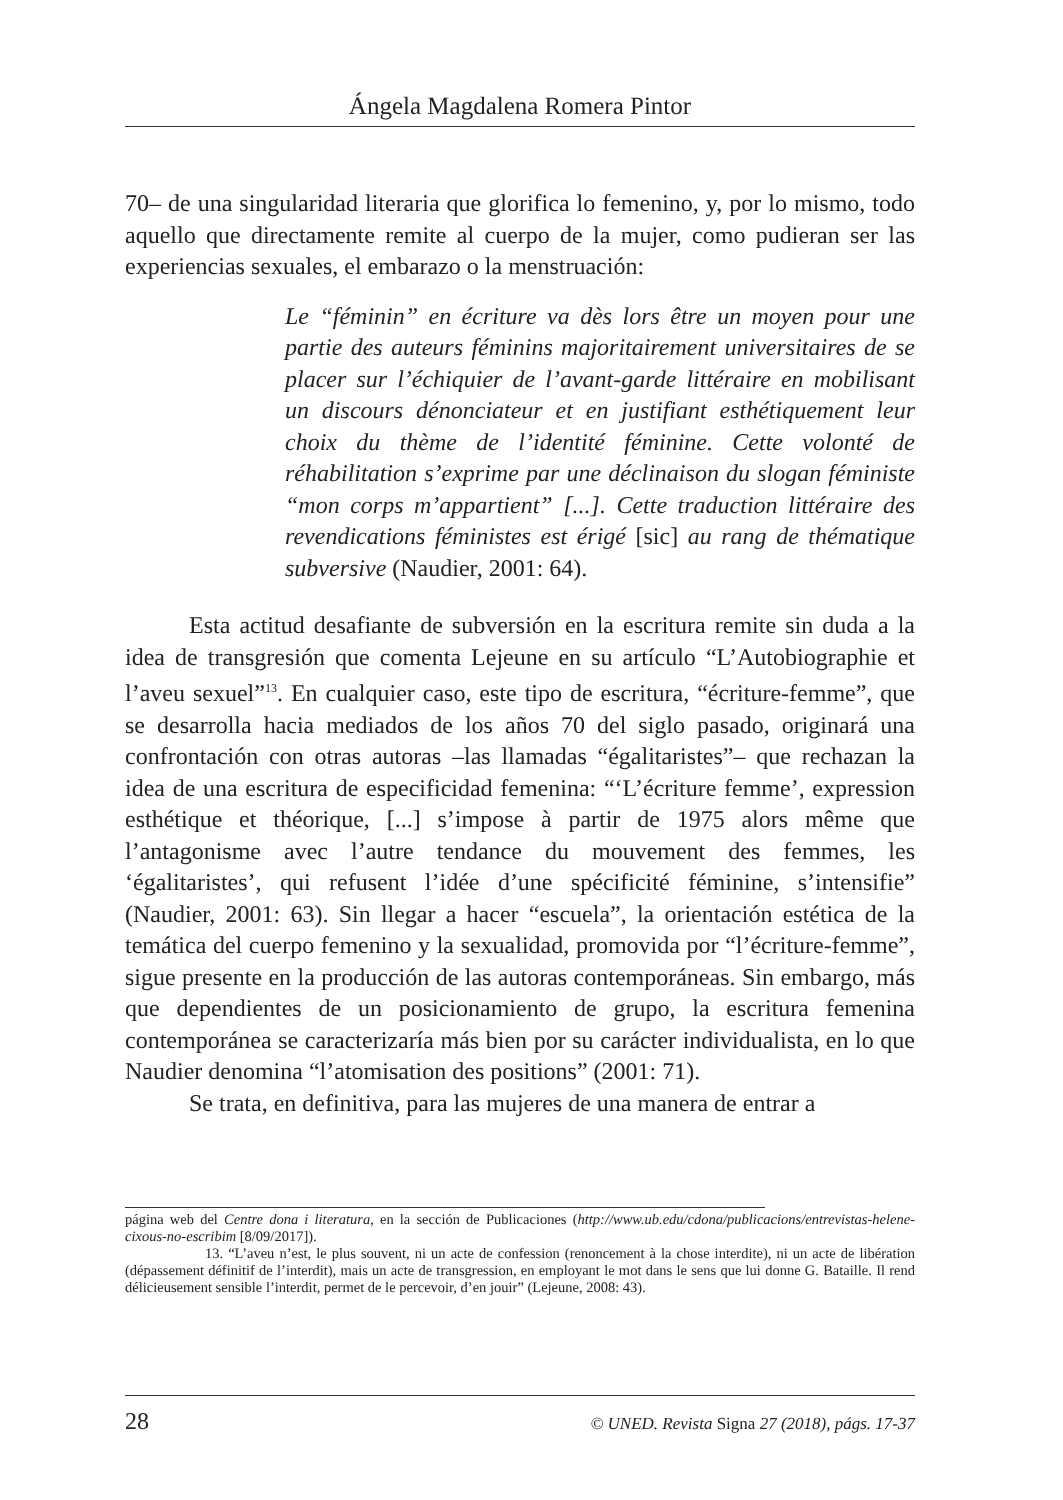Ángela Magdalena Romera Pintor
70– de una singularidad literaria que glorifica lo femenino, y, por lo mismo, todo aquello que directamente remite al cuerpo de la mujer, como pudieran ser las experiencias sexuales, el embarazo o la menstruación:
Le “féminin” en écriture va dès lors être un moyen pour une partie des auteurs féminins majoritairement universitaires de se placer sur l’échiquier de l’avant-garde littéraire en mobilisant un discours dénonciateur et en justifiant esthétiquement leur choix du thème de l’identité féminine. Cette volonté de réhabilitation s’exprime par une déclinaison du slogan féministe “mon corps m’appartient” [...]. Cette traduction littéraire des revendications féministes est érigé [sic] au rang de thématique subversive (Naudier, 2001: 64).
Esta actitud desafiante de subversión en la escritura remite sin duda a la idea de transgresión que comenta Lejeune en su artículo “L’Autobiographie et l’aveu sexuel”<sup>13</sup>. En cualquier caso, este tipo de escritura, “écriture-femme”, que se desarrolla hacia mediados de los años 70 del siglo pasado, originará una confrontación con otras autoras –las llamadas “égalitaristes”– que rechazan la idea de una escritura de especificidad femenina: “‘L’écriture femme’, expression esthétique et théorique, [...] s’impose à partir de 1975 alors même que l’antagonisme avec l’autre tendance du mouvement des femmes, les ‘égalitaristes’, qui refusent l’idée d’une spécificité féminine, s’intensifie” (Naudier, 2001: 63). Sin llegar a hacer “escuela”, la orientación estética de la temática del cuerpo femenino y la sexualidad, promovida por “l’écriture-femme”, sigue presente en la producción de las autoras contemporáneas. Sin embargo, más que dependientes de un posicionamiento de grupo, la escritura femenina contemporánea se caracterizaría más bien por su carácter individualista, en lo que Naudier denomina “l’atomisation des positions” (2001: 71).
Se trata, en definitiva, para las mujeres de una manera de entrar a
página web del Centre dona i literatura, en la sección de Publicaciones (http://www.ub.edu/cdona/publicacions/entrevistas-helene-cixous-no-escribim [8/09/2017]).
13. “L’aveu n’est, le plus souvent, ni un acte de confession (renoncement à la chose interdite), ni un acte de libération (dépassement définitif de l’interdit), mais un acte de transgression, en employant le mot dans le sens que lui donne G. Bataille. Il rend délicieusement sensible l’interdit, permet de le percevoir, d’en jouir” (Lejeune, 2008: 43).
28 © UNED. Revista Signa 27 (2018), págs. 17-37